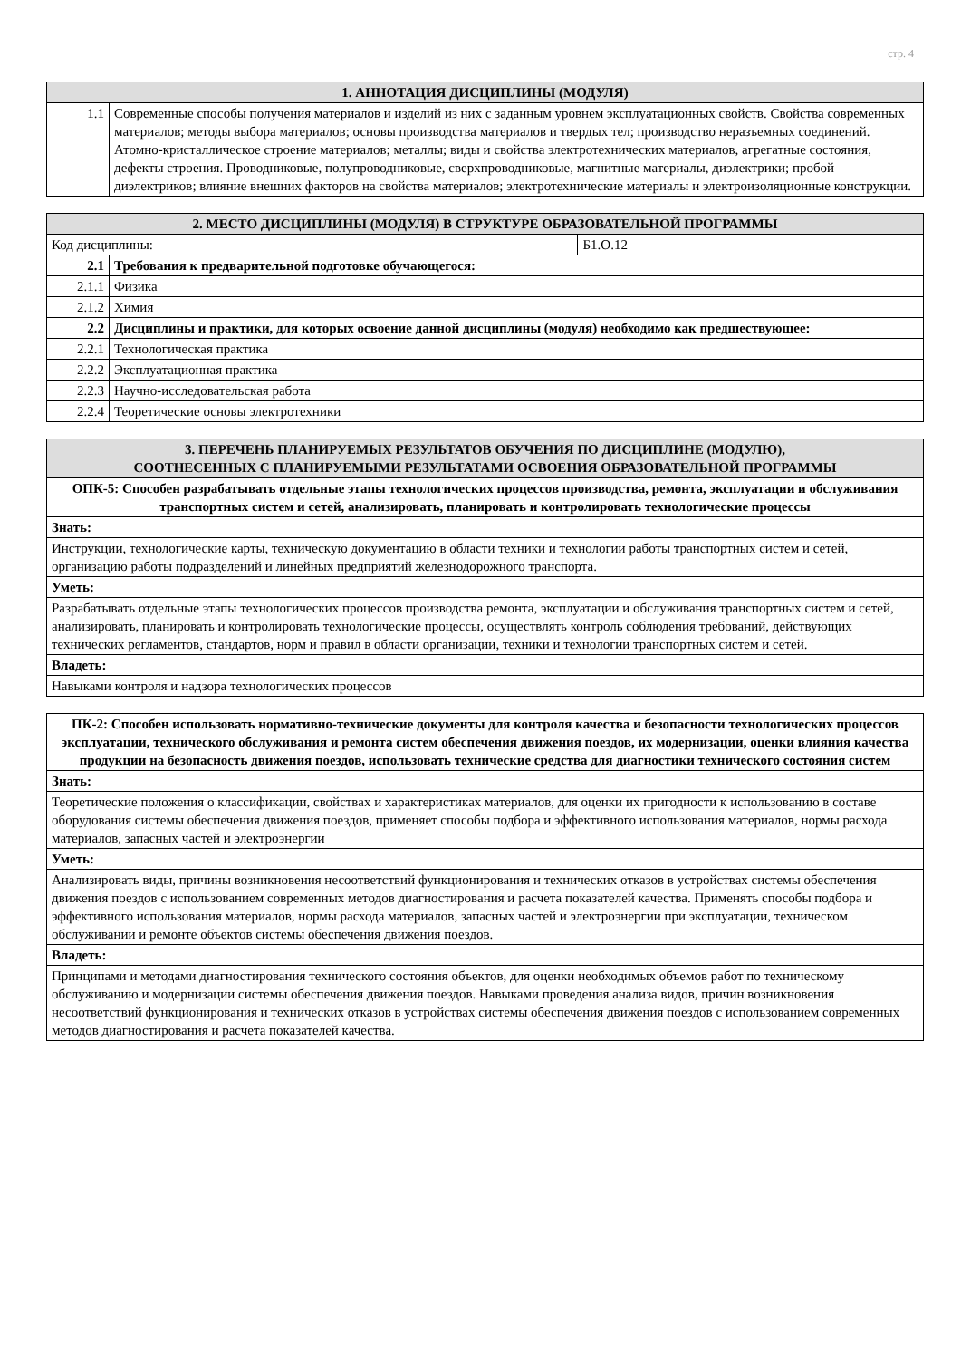стр. 4
| 1. АННОТАЦИЯ ДИСЦИПЛИНЫ (МОДУЛЯ) | |
| --- | --- |
| 1.1 | Современные способы получения материалов и изделий из них с заданным уровнем эксплуатационных свойств. Свойства современных материалов; методы выбора материалов; основы производства материалов и твердых тел; производство неразъемных соединений. Атомно-кристаллическое строение материалов; металлы; виды и свойства электротехнических материалов, агрегатные состояния, дефекты строения. Проводниковые, полупроводниковые, сверхпроводниковые, магнитные материалы, диэлектрики; пробой диэлектриков; влияние внешних факторов на свойства материалов; электротехнические материалы и электроизоляционные конструкции. |
| 2. МЕСТО ДИСЦИПЛИНЫ (МОДУЛЯ) В СТРУКТУРЕ ОБРАЗОВАТЕЛЬНОЙ ПРОГРАММЫ | | |
| --- | --- | --- |
| Код дисциплины: | | Б1.О.12 |
| 2.1 | Требования к предварительной подготовке обучающегося: | |
| 2.1.1 | Физика | |
| 2.1.2 | Химия | |
| 2.2 | Дисциплины и практики, для которых освоение данной дисциплины (модуля) необходимо как предшествующее: | |
| 2.2.1 | Технологическая практика | |
| 2.2.2 | Эксплуатационная практика | |
| 2.2.3 | Научно-исследовательская работа | |
| 2.2.4 | Теоретические основы электротехники | |
| 3. ПЕРЕЧЕНЬ ПЛАНИРУЕМЫХ РЕЗУЛЬТАТОВ ОБУЧЕНИЯ ПО ДИСЦИПЛИНЕ (МОДУЛЮ), СООТНЕСЕННЫХ С ПЛАНИРУЕМЫМИ РЕЗУЛЬТАТАМИ ОСВОЕНИЯ ОБРАЗОВАТЕЛЬНОЙ ПРОГРАММЫ |
| --- |
| ОПК-5: Способен разрабатывать отдельные этапы технологических процессов производства, ремонта, эксплуатации и обслуживания транспортных систем и сетей, анализировать, планировать и контролировать технологические процессы |
| Знать: |
| Инструкции, технологические карты, техническую документацию в области техники и технологии работы транспортных систем и сетей, организацию работы подразделений и линейных предприятий железнодорожного транспорта. |
| Уметь: |
| Разрабатывать отдельные этапы технологических процессов производства ремонта, эксплуатации и обслуживания транспортных систем и сетей, анализировать, планировать и контролировать технологические процессы, осуществлять контроль соблюдения требований, действующих технических регламентов, стандартов, норм и правил в области организации, техники и технологии транспортных систем и сетей. |
| Владеть: |
| Навыками контроля и надзора технологических процессов |
| ПК-2: Способен использовать нормативно-технические документы для контроля качества и безопасности технологических процессов эксплуатации, технического обслуживания и ремонта систем обеспечения движения поездов, их модернизации, оценки влияния качества продукции на безопасность движения поездов, использовать технические средства для диагностики технического состояния систем |
| Знать: |
| Теоретические положения о классификации, свойствах и характеристиках материалов, для оценки их пригодности к использованию в составе оборудования системы обеспечения движения поездов, применяет способы подбора и эффективного использования материалов, нормы расхода материалов, запасных частей и электроэнергии |
| Уметь: |
| Анализировать виды, причины возникновения несоответствий функционирования и технических отказов в устройствах системы обеспечения движения поездов с использованием современных методов диагностирования и расчета показателей качества. Применять способы подбора и эффективного использования материалов, нормы расхода материалов, запасных частей и электроэнергии при эксплуатации, техническом обслуживании и ремонте объектов системы обеспечения движения поездов. |
| Владеть: |
| Принципами и методами диагностирования технического состояния объектов, для оценки необходимых объемов работ по техническому обслуживанию и модернизации системы обеспечения движения поездов. Навыками проведения анализа видов, причин возникновения несоответствий функционирования и технических отказов в устройствах системы обеспечения движения поездов с использованием современных методов диагностирования и расчета показателей качества. |